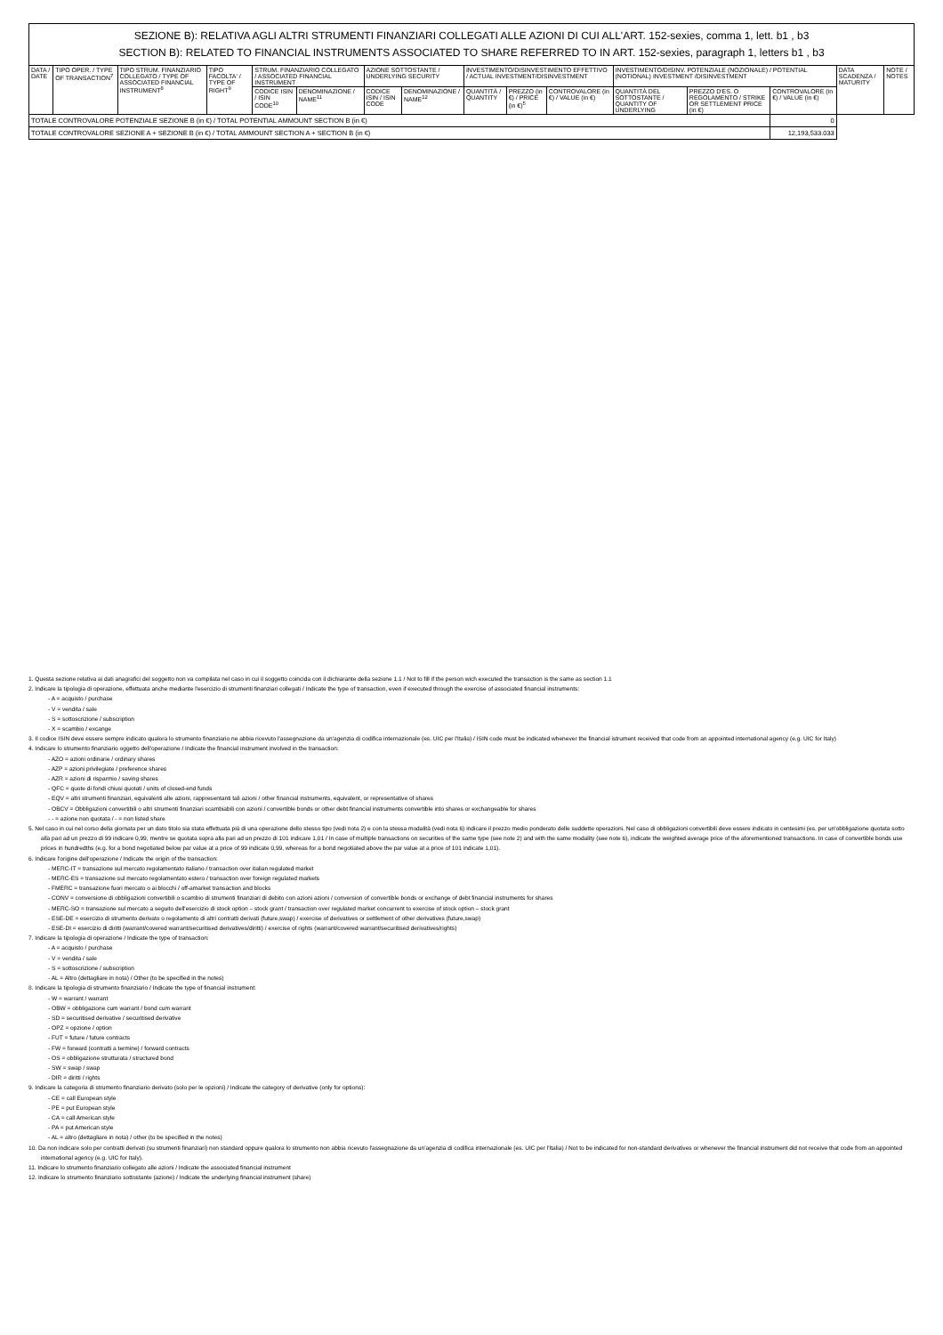SEZIONE B): RELATIVA AGLI ALTRI STRUMENTI FINANZIARI COLLEGATI ALLE AZIONI DI CUI ALL'ART. 152-sexies, comma 1, lett. b1 , b3
SECTION B): RELATED TO FINANCIAL INSTRUMENTS ASSOCIATED TO SHARE REFERRED TO IN ART. 152-sexies, paragraph 1, letters b1 , b3
| DATA / DATE | TIPO OPER. / TYPE OF TRANSACTION<sup>7</sup> | TIPO STRUM. FINANZIARIO COLLEGATO / TYPE OF ASSOCIATED FINANCIAL INSTRUMENT<sup>8</sup> | TIPO FACOLTA' / TYPE OF RIGHT<sup>9</sup> | STRUM. FINANZIARIO COLLEGATO / ASSOCIATED FINANCIAL INSTRUMENT | | AZIONE SOTTOSTANTE / UNDERLYING SECURITY | | INVESTIMENTO/DISINVESTIMENTO EFFETTIVO / ACTUAL INVESTMENT/DISINVESTMENT | | | INVESTIMENTO/DISINV. POTENZIALE (NOZIONALE) / POTENTIAL (NOTIONAL) INVESTMENT /DISINVESTMENT | | | DATA SCADENZA / MATURITY | NOTE / NOTES |
| --- | --- | --- | --- | --- | --- | --- | --- | --- | --- | --- | --- | --- | --- | --- | --- |
| | | | | CODICE ISIN / ISIN CODE<sup>10</sup> | DENOMINAZIONE / NAME<sup>11</sup> | CODICE ISIN / ISIN CODE | DENOMINAZIONE / NAME<sup>12</sup> | QUANTITÀ / QUANTITY | PREZZO (in €) / PRICE (in €)<sup>5</sup> | CONTROVALORE (in €) / VALUE (in €) | QUANTITÀ DEL SOTTOSTANTE / QUANTITY OF UNDERLYING | PREZZO D'ES. O REGOLAMENTO / STRIKE OR SETTLEMENT PRICE (in €) | CONTROVALORE (in €) / VALUE (in €) | | |
| TOTALE CONTROVALORE POTENZIALE SEZIONE B (in €) / TOTAL POTENTIAL AMMOUNT SECTION B (in €) | | | | | | | | | | | | | 0 | | |
| TOTALE CONTROVALORE SEZIONE A + SEZIONE B (in €) / TOTAL AMMOUNT SECTION A + SECTION B (in €) | | | | | | | | | | | | | 12,193,533.033 | | |
1. Questa sezione relativa ai dati anagrafici del soggetto non va compilata nel caso in cui il soggetto coincida con il dichiarante della sezione 1.1 / Not to fill if the person wich executed the transaction is the same as section 1.1
2. Indicare la tipologia di operazione, effettuata anche mediante l'esercizio di strumenti finanziari collegati / Indicate the type of transaction, even if executed through the exercise of associated financial instruments:
- A = acquisto / purchase
- V = vendita / sale
- S = sottoscrizione / subscription
- X = scambio / excange
3. Il codice ISIN deve essere sempre indicato qualora lo strumento finanziario ne abbia ricevuto l'assegnazione da un'agenzia di codifica internazionale (es. UIC per l'Italia) / ISIN code must be indicated whenever the financial istrument received that code from an appointed international agency (e.g. UIC for Italy)
4. Indicare lo strumento finanziario oggetto dell'operazione / Indicate the financial instrument involved in the transaction:
- AZO = azioni ordinarie / ordinary shares
- AZP = azioni privilegiate / preference shares
- AZR = azioni di risparmio / saving shares
- QFC = quote di fondi chiusi quotati / units of closed-end funds
- EQV = altri strumenti finanziari, equivalenti alle azioni, rappresentanti tali azioni / other financial instruments, equivalent, or representative of shares
- OBCV = Obbligazioni convertibili o altri strumenti finanziari scambiabili con azioni / convertible bonds or other debt financial instruments convertible into shares or exchangeable for shares
- - = azione non quotata / - = non listed share
5. Nel caso in cui nel corso della giornata per un dato titolo sia stata effettuata più di una operazione dello stesso tipo (vedi nota 2) e con la stessa modalità (vedi nota 6) indicare il prezzo medio ponderato delle suddette operazioni. Nel caso di obbligazioni convertibili deve essere indicato in centesimi (es. per un'obbligazione quotata sotto alla pari ad un prezzo di 99 indicare 0,99, mentre se quotata sopra alla pari ad un prezzo di 101 indicare 1,01 / In case of multiple transactions on securities of the same type (see note 2) and with the same modality (see note 6), indicate the weighted average price of the aforementioned transactions. In case of convertible bonds use prices in hundredths (e.g. for a bond negotiated below par value at a price of 99 indicate 0,99, whereas for a bond negotiated above the par value at a price of 101 indicate 1,01).
6. Indicare l'origine dell'operazione / Indicate the origin of the transaction:
- MERC-IT = transazione sul mercato regolamentato italiano / transaction over italian regulated market
- MERC-ES = transazione sul mercato regolamentato estero / transaction over foreign regulated markets
- FMERC = transazione fuori mercato o ai blocchi / off-amarket transaction and blocks
- CONV = conversione di obbligazioni convertibili o scambio di strumenti finanziari di debito con azioni azioni / conversion of convertible bonds or exchange of debt financial instruments for shares
- MERC-SO = transazione sul mercato a seguito dell'esercizio di stock option – stock grant / transaction over regulated market concurrent to exercise of stock option – stock grant
- ESE-DE = esercizio di strumento derivato o regolamento di altri contratti derivati (future,swap) / exercise of derivatives or settlement of other derivatives (future,swap)
- ESE-DI = esercizio di diritti (warrant/covered warrant/securitised derivatives/diritti) / exercise of rights (warrant/covered warrant/securitised derivatives/rights)
7. Indicare la tipologia di operazione / Indicate the type of transaction:
- A = acquisto / purchase
- V = vendita / sale
- S = sottoscrizione / subscription
- AL = Altro (dettagliare in nota) / Other (to be specified in the notes)
8. Indicare la tipologia di strumento finanziario / Indicate the type of financial instrument:
- W = warrant / warrant
- OBW = obbligazione cum warrant / bond cum warrant
- SD = securitised derivative / securitised derivative
- OPZ = opzione / option
- FUT = future / future contracts
- FW = forward (contratti a termine) / forward contracts
- OS = obbligazione strutturata / structured bond
- SW = swap / swap
- DIR = diritti / rights
9. Indicare la categoria di strumento finanziario derivato (solo per le opzioni) / Indicate the category of derivative (only for options):
- CE = call European style
- PE = put European style
- CA = call American style
- PA = put American style
- AL = altro (dettagliare in nota) / other (to be specified in the notes)
10. Da non indicare solo per contratti derivati (su strumenti finanziari) non standard oppure qualora lo strumento non abbia ricevuto l'assegnazione da un'agenzia di codifica internazionale (es. UIC per l'Italia) / Not to be indicated for non-standard derivatives or whenever the financial instrument did not receive that code from an appointed international agency (e.g. UIC for Italy).
11. Indicare lo strumento finanziario collegato alle azioni / Indicate the associated financial instrument
12. Indicare lo strumento finanziario sottostante (azione) / Indicate the underlying financial instrument (share)